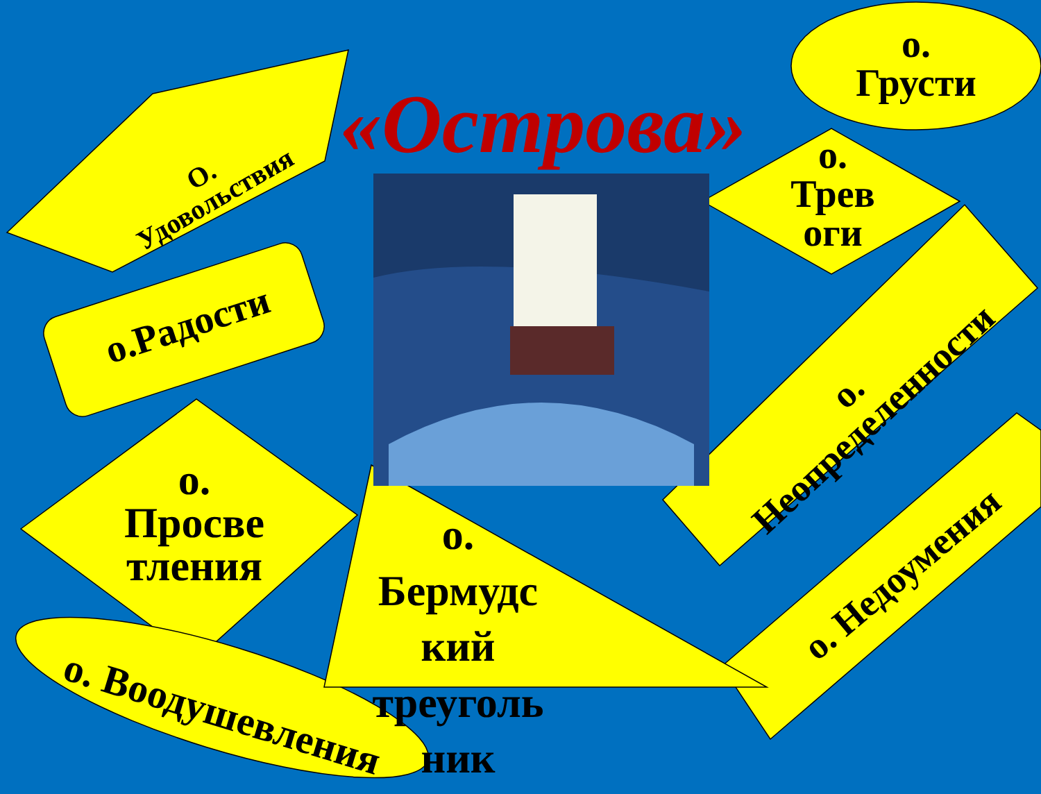«Острова»
О.
Удовольствия
о.Радости
о.
Грусти
о.
Трев
оги
о.
Неопределенности
о. Недоумения
о.
Просве
тления
о. Воодушевления
о.
Бермудс
кий
треуголь
ник